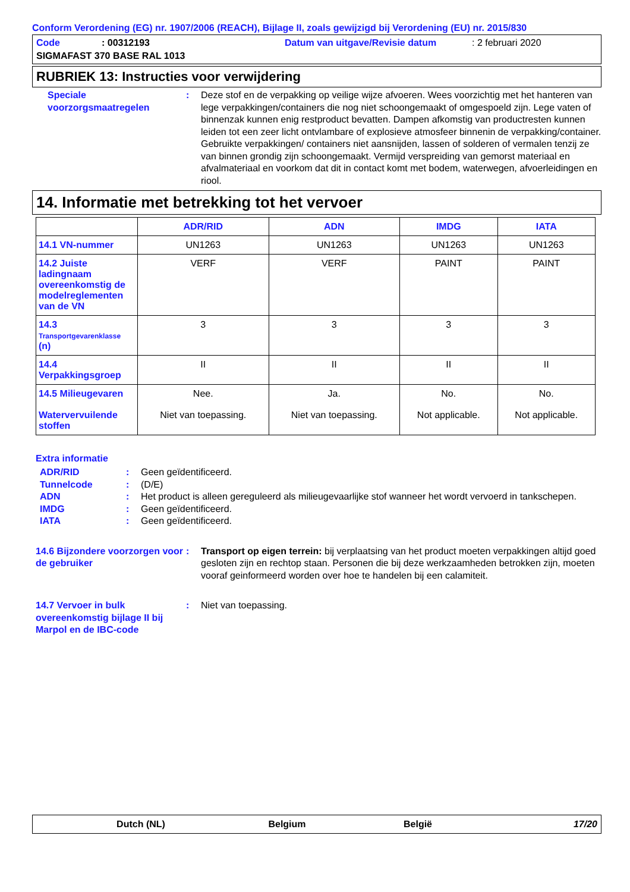Conform Verordening (EG) nr. 1907/2006 (REACH), Bijlage II, zoals gewijzigd bij Verordening (EU) nr. 2015/830
Code: 00312193 Datum van uitgave/Revisie datum: 2 februari 2020
SIGMAFAST 370 BASE RAL 1013
RUBRIEK 13: Instructies voor verwijdering
Speciale voorzorgsmaatregelen
: Deze stof en de verpakking op veilige wijze afvoeren. Wees voorzichtig met het hanteren van lege verpakkingen/containers die nog niet schoongemaakt of omgespoeld zijn. Lege vaten of binnenzak kunnen enig restproduct bevatten. Dampen afkomstig van productresten kunnen leiden tot een zeer licht ontvlambare of explosieve atmosfeer binnenin de verpakking/container. Gebruikte verpakkingen/ containers niet aansnijden, lassen of solderen of vermalen tenzij ze van binnen grondig zijn schoongemaakt. Vermijd verspreiding van gemorst materiaal en afvalmateriaal en voorkom dat dit in contact komt met bodem, waterwegen, afvoerleidingen en riool.
14. Informatie met betrekking tot het vervoer
| | ADR/RID | ADN | IMDG | IATA |
| --- | --- | --- | --- | --- |
| 14.1 VN-nummer | UN1263 | UN1263 | UN1263 | UN1263 |
| 14.2 Juiste ladingnaam overeenkomstig de modelreglementen van de VN | VERF | VERF | PAINT | PAINT |
| 14.3 Transportgevarenklasse (n) | 3 | 3 | 3 | 3 |
| 14.4 Verpakkingsgroep | II | II | II | II |
| 14.5 Milieugevaren Watervervuilende stoffen | Nee. Niet van toepassing. | Ja. Niet van toepassing. | No. Not applicable. | No. Not applicable. |
Extra informatie
ADR/RID : Geen geïdentificeerd.
Tunnelcode : (D/E)
ADN : Het product is alleen gereguleerd als milieugevaarlijke stof wanneer het wordt vervoerd in tankschepen.
IMDG : Geen geïdentificeerd.
IATA : Geen geïdentificeerd.
14.6 Bijzondere voorzorgen voor de gebruiker
: Transport op eigen terrein: bij verplaatsing van het product moeten verpakkingen altijd goed gesloten zijn en rechtop staan. Personen die bij deze werkzaamheden betrokken zijn, moeten vooraf geinformeerd worden over hoe te handelen bij een calamiteit.
14.7 Vervoer in bulk overeenkomstig bijlage II bij Marpol en de IBC-code
: Niet van toepassing.
Dutch (NL) Belgium België 17/20